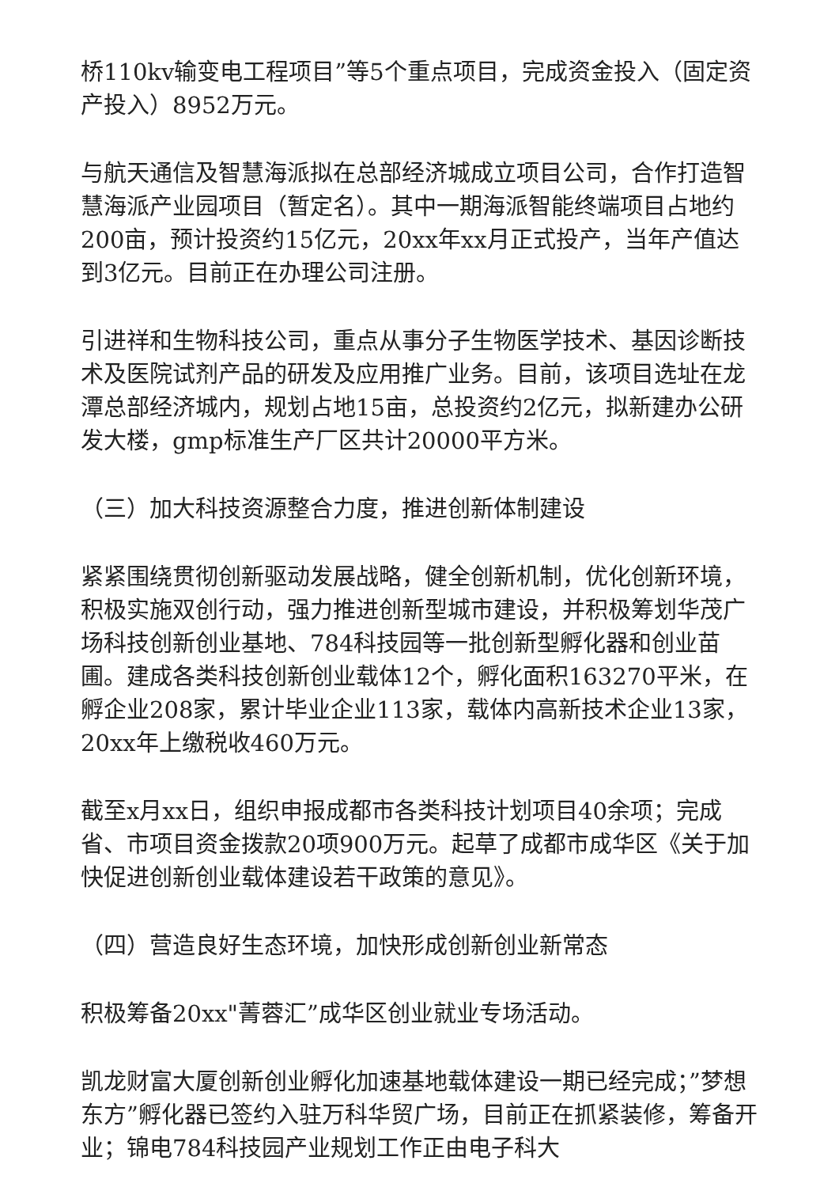桥110kv输变电工程项目”等5个重点项目，完成资金投入（固定资产投入）8952万元。
与航天通信及智慧海派拟在总部经济城成立项目公司，合作打造智慧海派产业园项目（暂定名）。其中一期海派智能终端项目占地约200亩，预计投资约15亿元，20xx年xx月正式投产，当年产值达到3亿元。目前正在办理公司注册。
引进祥和生物科技公司，重点从事分子生物医学技术、基因诊断技术及医院试剂产品的研发及应用推广业务。目前，该项目选址在龙潭总部经济城内，规划占地15亩，总投资约2亿元，拟新建办公研发大楼，gmp标准生产厂区共计20000平方米。
（三）加大科技资源整合力度，推进创新体制建设
紧紧围绕贯彻创新驱动发展战略，健全创新机制，优化创新环境，积极实施双创行动，强力推进创新型城市建设，并积极筹划华茂广场科技创新创业基地、784科技园等一批创新型孵化器和创业苗圃。建成各类科技创新创业载体12个，孵化面积163270平米，在孵企业208家，累计毕业企业113家，载体内高新技术企业13家，20xx年上缴税收460万元。
截至x月xx日，组织申报成都市各类科技计划项目40余项；完成省、市项目资金拨款20项900万元。起草了成都市成华区《关于加快促进创新创业载体建设若干政策的意见》。
（四）营造良好生态环境，加快形成创新创业新常态
积极筹备20xx"菁蓉汇”成华区创业就业专场活动。
凯龙财富大厦创新创业孵化加速基地载体建设一期已经完成；”梦想东方”孵化器已签约入驻万科华贸广场，目前正在抓紧装修，筹备开业；锦电784科技园产业规划工作正由电子科大